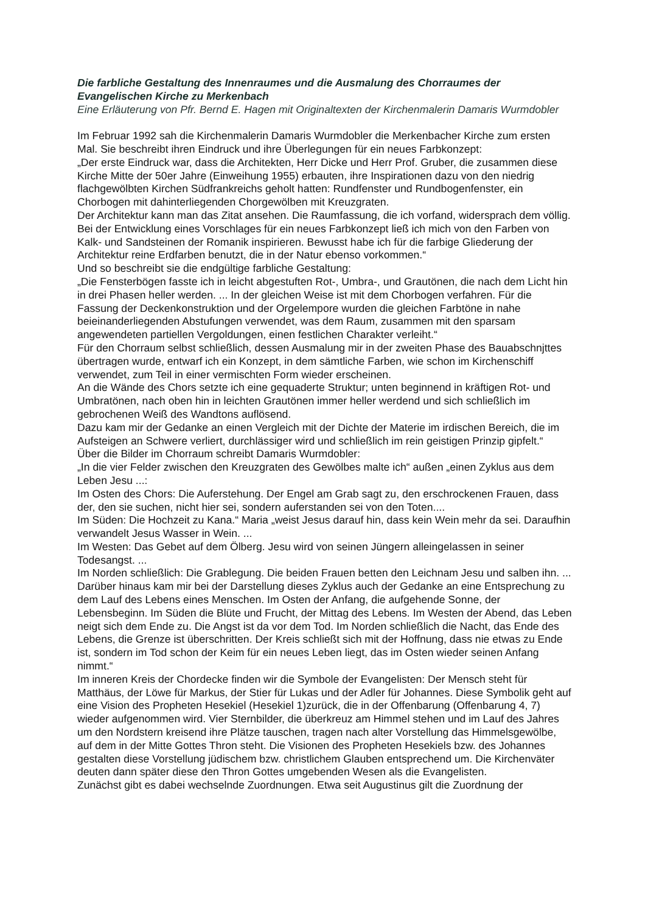Die farbliche Gestaltung des Innenraumes und die Ausmalung des Chorraumes der Evangelischen Kirche zu Merkenbach
Eine Erläuterung von Pfr. Bernd E. Hagen mit Originaltexten der Kirchenmalerin Damaris Wurmdobler
Im Februar 1992 sah die Kirchenmalerin Damaris Wurmdobler die Merkenbacher Kirche zum ersten Mal. Sie beschreibt ihren Eindruck und ihre Überlegungen für ein neues Farbkonzept:
„Der erste Eindruck war, dass die Architekten, Herr Dicke und Herr Prof. Gruber, die zusammen diese Kirche Mitte der 50er Jahre (Einweihung 1955) erbauten, ihre Inspirationen dazu von den niedrig flachgewölbten Kirchen Südfrankreichs geholt hatten: Rundfenster und Rundbogenfenster, ein Chorbogen mit dahinterliegenden Chorgewölben mit Kreuzgraten.
Der Architektur kann man das Zitat ansehen. Die Raumfassung, die ich vorfand, widersprach dem völlig.
Bei der Entwicklung eines Vorschlages für ein neues Farbkonzept ließ ich mich von den Farben von Kalk- und Sandsteinen der Romanik inspirieren. Bewusst habe ich für die farbige Gliederung der Architektur reine Erdfarben benutzt, die in der Natur ebenso vorkommen.“
Und so beschreibt sie die endgültige farbliche Gestaltung:
„Die Fensterbögen fasste ich in leicht abgestuften Rot-, Umbra-, und Grautönen, die nach dem Licht hin in drei Phasen heller werden. ... In der gleichen Weise ist mit dem Chorbogen verfahren. Für die Fassung der Deckenkonstruktion und der Orgelempore wurden die gleichen Farbtöne in nahe beieinanderliegenden Abstufungen verwendet, was dem Raum, zusammen mit den sparsam angewendeten partiellen Vergoldungen, einen festlichen Charakter verleiht.“
Für den Chorraum selbst schließlich, dessen Ausmalung mir in der zweiten Phase des Bauabschnjttes übertragen wurde, entwarf ich ein Konzept, in dem sämtliche Farben, wie schon im Kirchenschiff verwendet, zum Teil in einer vermischten Form wieder erscheinen.
An die Wände des Chors setzte ich eine gequaderte Struktur; unten beginnend in kräftigen Rot- und Umbratönen, nach oben hin in leichten Grautönen immer heller werdend und sich schließlich im gebrochenen Weiß des Wandtons auflösend.
Dazu kam mir der Gedanke an einen Vergleich mit der Dichte der Materie im irdischen Bereich, die im Aufsteigen an Schwere verliert, durchlässiger wird und schließlich im rein geistigen Prinzip gipfelt.“
Über die Bilder im Chorraum schreibt Damaris Wurmdobler:
„In die vier Felder zwischen den Kreuzgraten des Gewölbes malte ich“ außen „einen Zyklus aus dem Leben Jesu ...:
Im Osten des Chors: Die Auferstehung. Der Engel am Grab sagt zu, den erschrockenen Frauen, dass der, den sie suchen, nicht hier sei, sondern auferstanden sei von den Toten....
Im Süden: Die Hochzeit zu Kana.“ Maria „weist Jesus darauf hin, dass kein Wein mehr da sei. Daraufhin verwandelt Jesus Wasser in Wein. ...
Im Westen: Das Gebet auf dem Ölberg. Jesu wird von seinen Jüngern alleingelassen in seiner Todesangst. ...
Im Norden schließlich: Die Grablegung. Die beiden Frauen betten den Leichnam Jesu und salben ihn. ...
Darüber hinaus kam mir bei der Darstellung dieses Zyklus auch der Gedanke an eine Entsprechung zu dem Lauf des Lebens eines Menschen. Im Osten der Anfang, die aufgehende Sonne, der Lebensbeginn. Im Süden die Blüte und Frucht, der Mittag des Lebens. Im Westen der Abend, das Leben neigt sich dem Ende zu. Die Angst ist da vor dem Tod. Im Norden schließlich die Nacht, das Ende des Lebens, die Grenze ist überschritten. Der Kreis schließt sich mit der Hoffnung, dass nie etwas zu Ende ist, sondern im Tod schon der Keim für ein neues Leben liegt, das im Osten wieder seinen Anfang nimmt.“
Im inneren Kreis der Chordecke finden wir die Symbole der Evangelisten: Der Mensch steht für Matthäus, der Löwe für Markus, der Stier für Lukas und der Adler für Johannes. Diese Symbolik geht auf eine Vision des Propheten Hesekiel (Hesekiel 1)zurück, die in der Offenbarung (Offenbarung 4, 7) wieder aufgenommen wird. Vier Sternbilder, die überkreuz am Himmel stehen und im Lauf des Jahres um den Nordstern kreisend ihre Plätze tauschen, tragen nach alter Vorstellung das Himmelsgewölbe, auf dem in der Mitte Gottes Thron steht. Die Visionen des Propheten Hesekiels bzw. des Johannes gestalten diese Vorstellung jüdischem bzw. christlichem Glauben entsprechend um. Die Kirchenväter deuten dann später diese den Thron Gottes umgebenden Wesen als die Evangelisten.
Zunächst gibt es dabei wechselnde Zuordnungen. Etwa seit Augustinus gilt die Zuordnung der